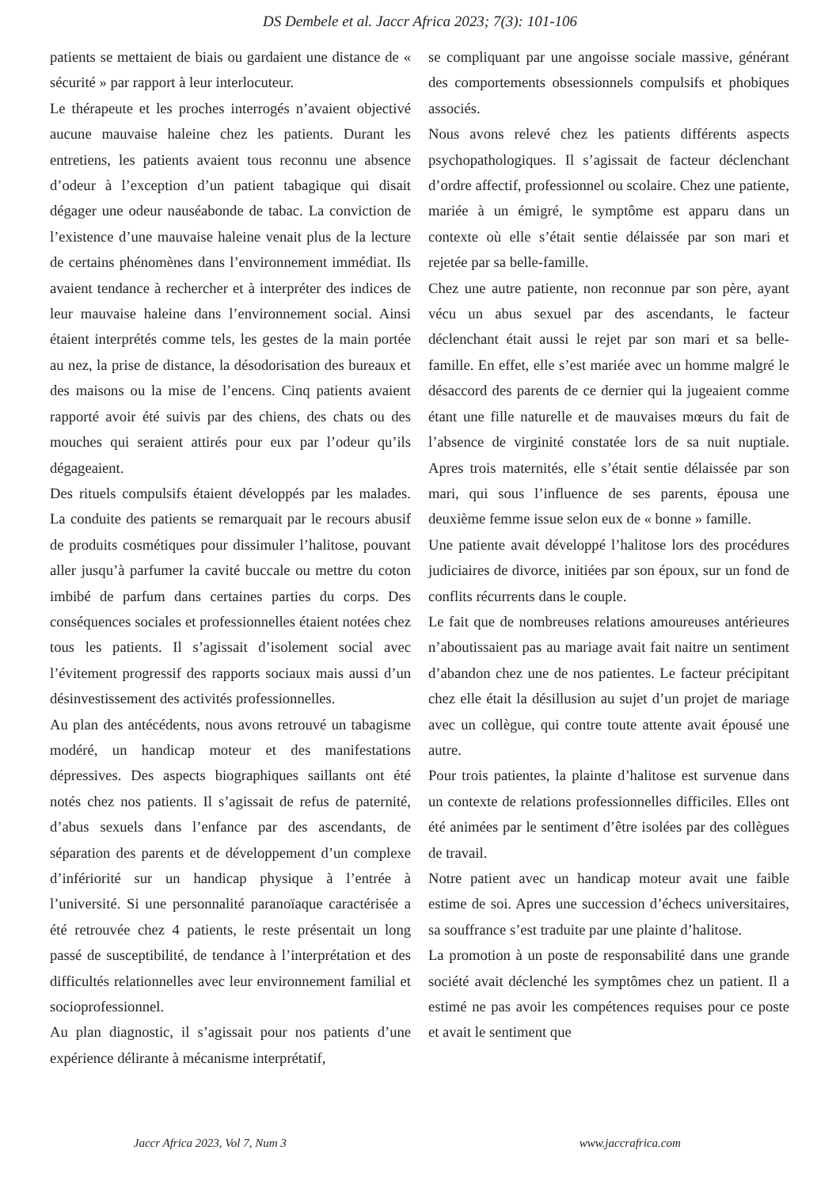DS Dembele et al. Jaccr Africa 2023; 7(3): 101-106
patients se mettaient de biais ou gardaient une distance de « sécurité » par rapport à leur interlocuteur.
Le thérapeute et les proches interrogés n’avaient objectivé aucune mauvaise haleine chez les patients. Durant les entretiens, les patients avaient tous reconnu une absence d’odeur à l’exception d’un patient tabagique qui disait dégager une odeur nauséabonde de tabac. La conviction de l’existence d’une mauvaise haleine venait plus de la lecture de certains phénomènes dans l’environnement immédiat. Ils avaient tendance à rechercher et à interpréter des indices de leur mauvaise haleine dans l’environnement social. Ainsi étaient interprétés comme tels, les gestes de la main portée au nez, la prise de distance, la désodorisation des bureaux et des maisons ou la mise de l’encens. Cinq patients avaient rapporté avoir été suivis par des chiens, des chats ou des mouches qui seraient attirés pour eux par l’odeur qu’ils dégageaient.
Des rituels compulsifs étaient développés par les malades. La conduite des patients se remarquait par le recours abusif de produits cosmétiques pour dissimuler l’halitose, pouvant aller jusqu’à parfumer la cavité buccale ou mettre du coton imbibé de parfum dans certaines parties du corps. Des conséquences sociales et professionnelles étaient notées chez tous les patients. Il s’agissait d’isolement social avec l’évitement progressif des rapports sociaux mais aussi d’un désinvestissement des activités professionnelles.
Au plan des antécédents, nous avons retrouvé un tabagisme modéré, un handicap moteur et des manifestations dépressives. Des aspects biographiques saillants ont été notés chez nos patients. Il s’agissait de refus de paternité, d’abus sexuels dans l’enfance par des ascendants, de séparation des parents et de développement d’un complexe d’infériorité sur un handicap physique à l’entrée à l’université. Si une personnalité paranoïaque caractérisée a été retrouvée chez 4 patients, le reste présentait un long passé de susceptibilité, de tendance à l’interprétation et des difficultés relationnelles avec leur environnement familial et socioprofessionnel.
Au plan diagnostic, il s’agissait pour nos patients d’une expérience délirante à mécanisme interprétatif,
se compliquant par une angoisse sociale massive, générant des comportements obsessionnels compulsifs et phobiques associés.
Nous avons relevé chez les patients différents aspects psychopathologiques. Il s’agissait de facteur déclenchant d’ordre affectif, professionnel ou scolaire. Chez une patiente, mariée à un émigré, le symptôme est apparu dans un contexte où elle s’était sentie délaissée par son mari et rejetée par sa belle-famille.
Chez une autre patiente, non reconnue par son père, ayant vécu un abus sexuel par des ascendants, le facteur déclenchant était aussi le rejet par son mari et sa belle-famille. En effet, elle s’est mariée avec un homme malgré le désaccord des parents de ce dernier qui la jugeaient comme étant une fille naturelle et de mauvaises mœurs du fait de l’absence de virginité constatée lors de sa nuit nuptiale. Apres trois maternités, elle s’était sentie délaissée par son mari, qui sous l’influence de ses parents, épousa une deuxième femme issue selon eux de « bonne » famille.
Une patiente avait développé l’halitose lors des procédures judiciaires de divorce, initiées par son époux, sur un fond de conflits récurrents dans le couple.
Le fait que de nombreuses relations amoureuses antérieures n’aboutissaient pas au mariage avait fait naitre un sentiment d’abandon chez une de nos patientes. Le facteur précipitant chez elle était la désillusion au sujet d’un projet de mariage avec un collègue, qui contre toute attente avait épousé une autre.
Pour trois patientes, la plainte d’halitose est survenue dans un contexte de relations professionnelles difficiles. Elles ont été animées par le sentiment d’être isolées par des collègues de travail.
Notre patient avec un handicap moteur avait une faible estime de soi. Apres une succession d’échecs universitaires, sa souffrance s’est traduite par une plainte d’halitose.
La promotion à un poste de responsabilité dans une grande société avait déclenché les symptômes chez un patient. Il a estimé ne pas avoir les compétences requises pour ce poste et avait le sentiment que
Jaccr Africa 2023, Vol 7, Num 3 www.jaccrafrica.com